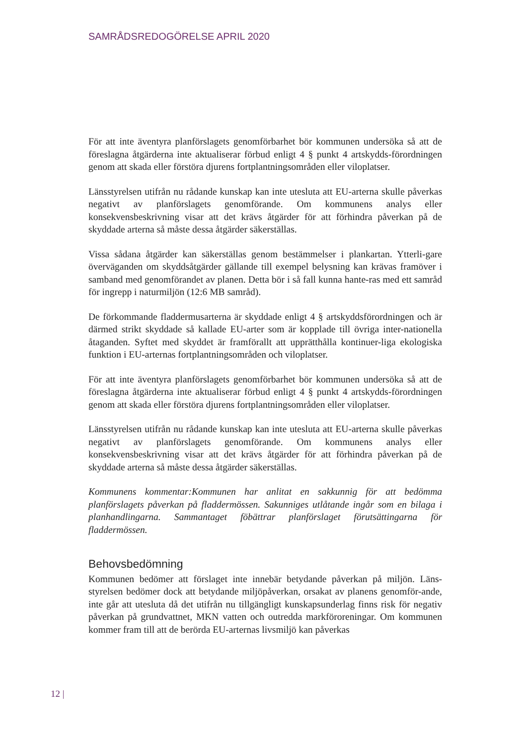SAMRÅDSREDOGÖRELSE APRIL 2020
För att inte äventyra planförslagets genomförbarhet bör kommunen undersöka så att de föreslagna åtgärderna inte aktualiserar förbud enligt 4 § punkt 4 artskydds-förordningen genom att skada eller förstöra djurens fortplantningsområden eller viloplatser.
Länsstyrelsen utifrån nu rådande kunskap kan inte utesluta att EU-arterna skulle påverkas negativt av planförslagets genomförande. Om kommunens analys eller konsekvensbeskrivning visar att det krävs åtgärder för att förhindra påverkan på de skyddade arterna så måste dessa åtgärder säkerställas.
Vissa sådana åtgärder kan säkerställas genom bestämmelser i plankartan. Ytterli-gare överväganden om skyddsåtgärder gällande till exempel belysning kan krävas framöver i samband med genomförandet av planen. Detta bör i så fall kunna hante-ras med ett samråd för ingrepp i naturmiljön (12:6 MB samråd).
De förkommande fladdermusarterna är skyddade enligt 4 § artskyddsförordningen och är därmed strikt skyddade så kallade EU-arter som är kopplade till övriga inter-nationella åtaganden. Syftet med skyddet är framförallt att upprätthålla kontinuer-liga ekologiska funktion i EU-arternas fortplantningsområden och viloplatser.
För att inte äventyra planförslagets genomförbarhet bör kommunen undersöka så att de föreslagna åtgärderna inte aktualiserar förbud enligt 4 § punkt 4 artskydds-förordningen genom att skada eller förstöra djurens fortplantningsområden eller viloplatser.
Länsstyrelsen utifrån nu rådande kunskap kan inte utesluta att EU-arterna skulle påverkas negativt av planförslagets genomförande. Om kommunens analys eller konsekvensbeskrivning visar att det krävs åtgärder för att förhindra påverkan på de skyddade arterna så måste dessa åtgärder säkerställas.
Kommunens kommentar:Kommunen har anlitat en sakkunnig för att bedömma planförslagets påverkan på fladdermössen. Sakunniges utlåtande ingår som en bilaga i planhandlingarna. Sammantaget föbättrar planförslaget förutsättingarna för fladdermössen.
Behovsbedömning
Kommunen bedömer att förslaget inte innebär betydande påverkan på miljön. Läns-styrelsen bedömer dock att betydande miljöpåverkan, orsakat av planens genomför-ande, inte går att utesluta då det utifrån nu tillgängligt kunskapsunderlag finns risk för negativ påverkan på grundvattnet, MKN vatten och outredda markföroreningar. Om kommunen kommer fram till att de berörda EU-arternas livsmiljö kan påverkas
12 |